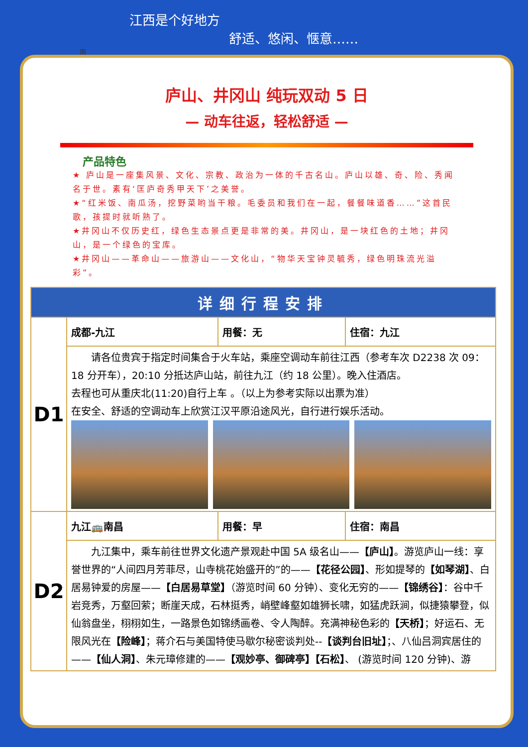江西是个好地方
舒适、悠闲、惬意……
用
庐山、井冈山 纯玩双动 5 日
— 动车往返，轻松舒适 —
产品特色
★ 庐山是一座集风景、文化、宗教、政治为一体的千古名山。庐山以雄、奇、险、秀闻名于世。素有‘匡庐奇秀甲天下’之美誉。
★“红米饭、南瓜汤，挖野菜哟当干粮。毛委员和我们在一起，餐餐味道香……”这首民歌，孩提时就听熟了。
★井冈山不仅历史红，绿色生态景点更是非常的美。井冈山，是一块红色的土地；井冈山，是一个绿色的宝库。
★井冈山——革命山——旅游山——文化山，“物华天宝钟灵毓秀，绿色明珠流光溢彩”。
| 详细行程安排 | | | |
| --- | --- | --- | --- |
| D1 | 成都-九江 | 用餐：无 | 住宿：九江 |
| | 请各位贵宾于指定时间集合于火车站，乘座空调动车前往江西（参考车次 D2238 次 09：18 分开车），20:10 分抵达庐山站，前往九江（约 18 公里）。晚入住酒店。 去程也可从重庆北(11:20)自行上车 。（以上为参考实际以出票为准） 在安全、舒适的空调动车上欣赏江汉平原沿途风光，自行进行娱乐活动。 | | |
| D2 | 九江🚌南昌 | 用餐：早 | 住宿：南昌 |
| | 九江集中，乘车前往世界文化遗产景观赴中国 5A 级名山—— 【庐山】 。游览庐山一线：享誉世界的“人间四月芳菲尽，山寺桃花始盛开的”的—— 【花径公园】 、形如提琴的 【如琴湖】 、白居易钟爱的房屋—— 【白居易草堂】 （游览时间 60 分钟）、变化无穷的—— 【锦绣谷】 ：谷中千岩竞秀，万壑回萦；断崖天成，石林挺秀，峭壁峰壑如雄狮长啸，如猛虎跃涧，似捷猿攀登，似仙翁盘坐，栩栩如生，一路景色如锦绣画卷、令人陶醉。充满神秘色彩的 【天桥】 ；好运石、无限风光在 【险峰】 ；蒋介石与美国特使马歇尔秘密谈判处-- 【谈判台旧址】 ；、八仙吕洞宾居住的—— 【仙人洞】 、朱元璋修建的—— 【观妙亭、御碑亭】【石松】 、 (游览时间 120 分钟)、游 | | |